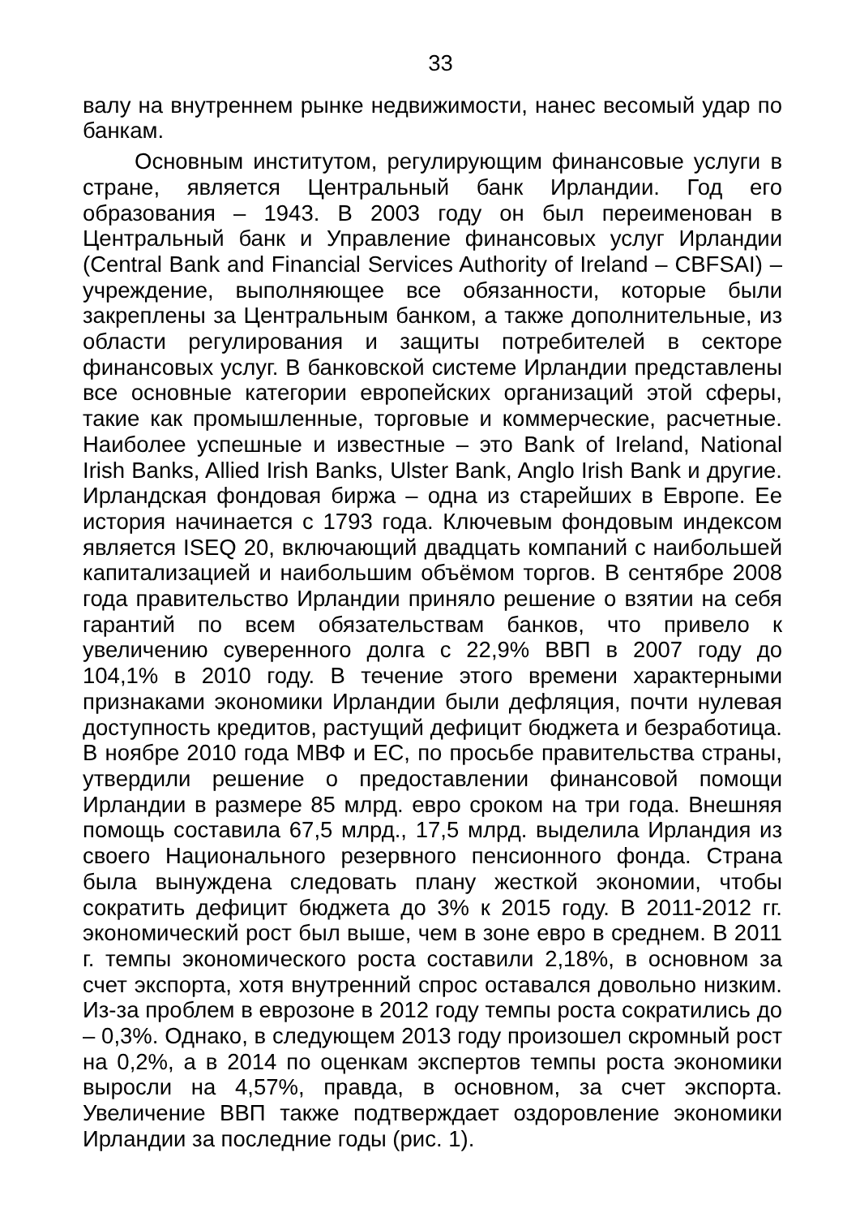33
валу на внутреннем рынке недвижимости, нанес весомый удар по банкам.
Основным институтом, регулирующим финансовые услуги в стране, является Центральный банк Ирландии. Год его образования – 1943. В 2003 году он был переименован в Центральный банк и Управление финансовых услуг Ирландии (Central Bank and Financial Services Authority of Ireland – CBFSAI) – учреждение, выполняющее все обязанности, которые были закреплены за Центральным банком, а также дополнительные, из области регулирования и защиты потребителей в секторе финансовых услуг. В банковской системе Ирландии представлены все основные категории европейских организаций этой сферы, такие как промышленные, торговые и коммерческие, расчетные. Наиболее успешные и известные – это Bank of Ireland, National Irish Banks, Allied Irish Banks, Ulster Bank, Anglo Irish Bank и другие. Ирландская фондовая биржа – одна из старейших в Европе. Ее история начинается с 1793 года. Ключевым фондовым индексом является ISEQ 20, включающий двадцать компаний с наибольшей капитализацией и наибольшим объёмом торгов. В сентябре 2008 года правительство Ирландии приняло решение о взятии на себя гарантий по всем обязательствам банков, что привело к увеличению суверенного долга с 22,9% ВВП в 2007 году до 104,1% в 2010 году. В течение этого времени характерными признаками экономики Ирландии были дефляция, почти нулевая доступность кредитов, растущий дефицит бюджета и безработица. В ноябре 2010 года МВФ и ЕС, по просьбе правительства страны, утвердили решение о предоставлении финансовой помощи Ирландии в размере 85 млрд. евро сроком на три года. Внешняя помощь составила 67,5 млрд., 17,5 млрд. выделила Ирландия из своего Национального резервного пенсионного фонда. Страна была вынуждена следовать плану жесткой экономии, чтобы сократить дефицит бюджета до 3% к 2015 году. В 2011-2012 гг. экономический рост был выше, чем в зоне евро в среднем. В 2011 г. темпы экономического роста составили 2,18%, в основном за счет экспорта, хотя внутренний спрос оставался довольно низким. Из-за проблем в еврозоне в 2012 году темпы роста сократились до – 0,3%. Однако, в следующем 2013 году произошел скромный рост на 0,2%, а в 2014 по оценкам экспертов темпы роста экономики выросли на 4,57%, правда, в основном, за счет экспорта. Увеличение ВВП также подтверждает оздоровление экономики Ирландии за последние годы (рис. 1).